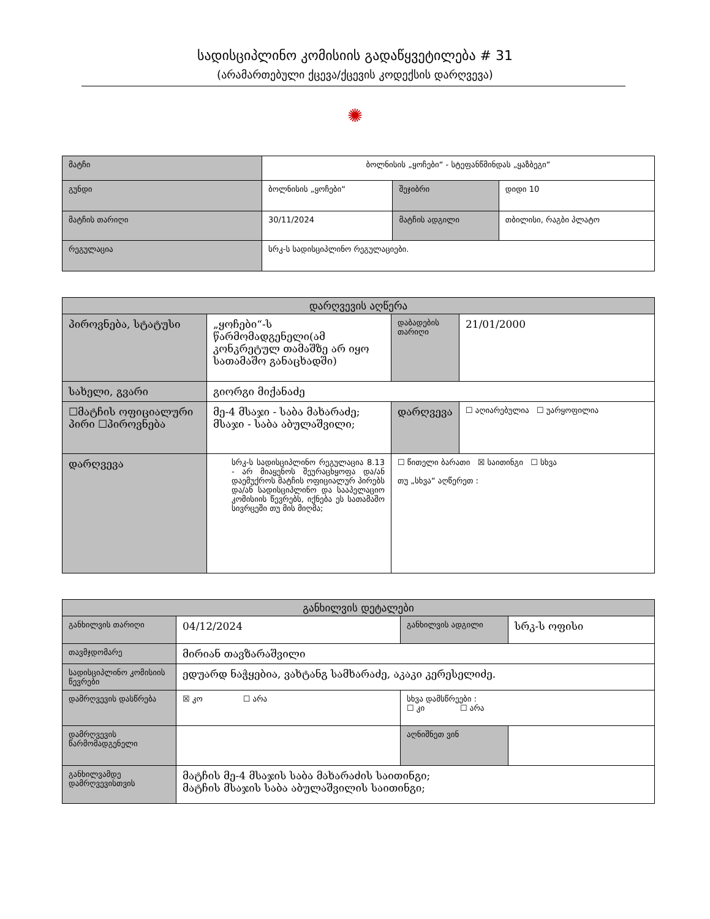სადისციპლინო კომისიის გადაწყვეტილება # 31
(არამართებული ქცევა/ქცევის კოდექსის დარღვევა)
✺
| მატჩი | ბოლნისის „ყოჩები“ - სტეფანწმინდას „ყაზბეგი“ | | |
| გუნდი | ბოლნისის „ყოჩები“ | შეჯიბრი | დიდი 10 |
| მატჩის თარიღი | 30/11/2024 | მატჩის ადგილი | თბილისი, რაგბი პლატო |
| რეგულაცია | სრკ-ს სადისციპლინო რეგულაციები. | | |
| დარღვევის აღწერა | | | |
| --- | --- | --- | --- |
| პიროვნება, სტატუსი | „ყოჩები“-ს წარმომადგენელი(ამ კონკრეტულ თამაშზე არ იყო სათამაშო განაცხადში) | დაბადების თარიღი | 21/01/2000 |
| სახელი, გვარი | გიორგი მიქანაძე | | |
| ☐მატჩის ოფიციალური პირი ☐პიროვნება | მე-4 მსაჯი - საბა მახარაძე; მსაჯი - საბა აბულაშვილი; | დარღვევა | ☐ აღიარებულია ☐ უარყოფილია |
| დარღვევა | სრკ-ს სადისციპლინო რეგულაცია 8.13 - არ მიაყენოს შეურაცხყოფა და/ან დაემუქროს მატჩის ოფიციალურ პირებს და/ან სადისციპლინო და სააპელაციო კომისიის წევრებს, იქნება ეს სათამაშო სივრცეში თუ მის მიღმა; | ☐ წითელი ბარათი ☒ საითინგი ☐ სხვა თუ „სხვა“ აღწერეთ : | |
| განხილვის დეტალები | | | |
| --- | --- | --- | --- |
| განხილვის თარიღი | 04/12/2024 | განხილვის ადგილი | სრკ-ს ოფისი |
| თავმჯდომარე | მირიან თავზარაშვილი | | |
| სადისციპლინო კომისიის წევრები | ედუარდ ნაჭყებია, ვახტანგ სამხარაძე, აკაკი კერესელიძე. | | |
| დამრღვევის დასწრება | ☒ კო ☐ არა | სხვა დამსწრეები : ☐ კი ☐ არა | |
| დამრღვევის წარმომადგენელი | | აღნიშნეთ ვინ | |
| განხილვამდე დამრღვევისთვის | მატჩის მე-4 მსაჯის საბა მახარაძის საითინგი; მატჩის მსაჯის საბა აბულაშვილის საითინგი; | | |